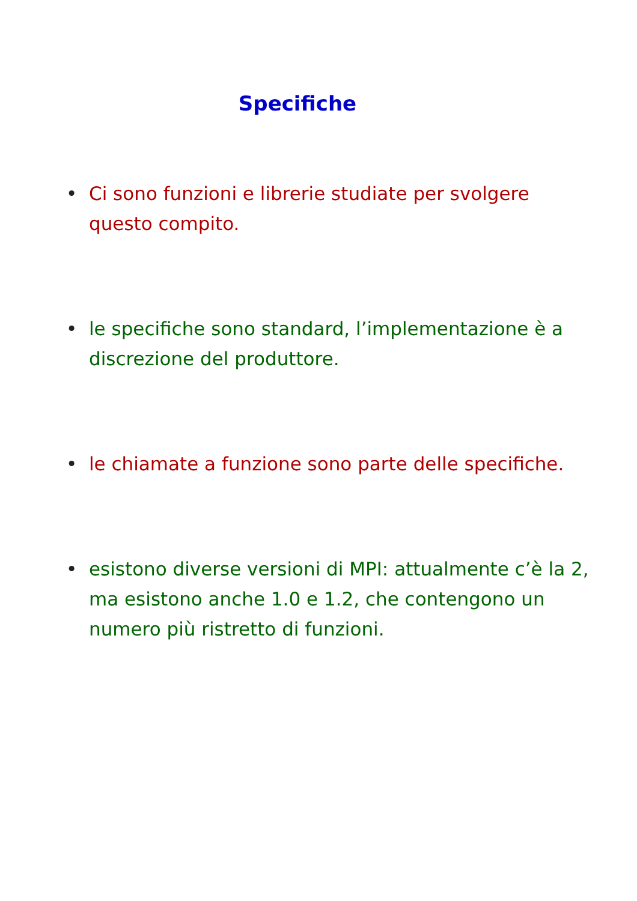Specifiche
• Ci sono funzioni e librerie studiate per svolgere questo compito.
• le specifiche sono standard, l’implementazione è a discrezione del produttore.
• le chiamate a funzione sono parte delle specifiche.
• esistono diverse versioni di MPI: attualmente c’è la 2, ma esistono anche 1.0 e 1.2, che contengono un numero più ristretto di funzioni.